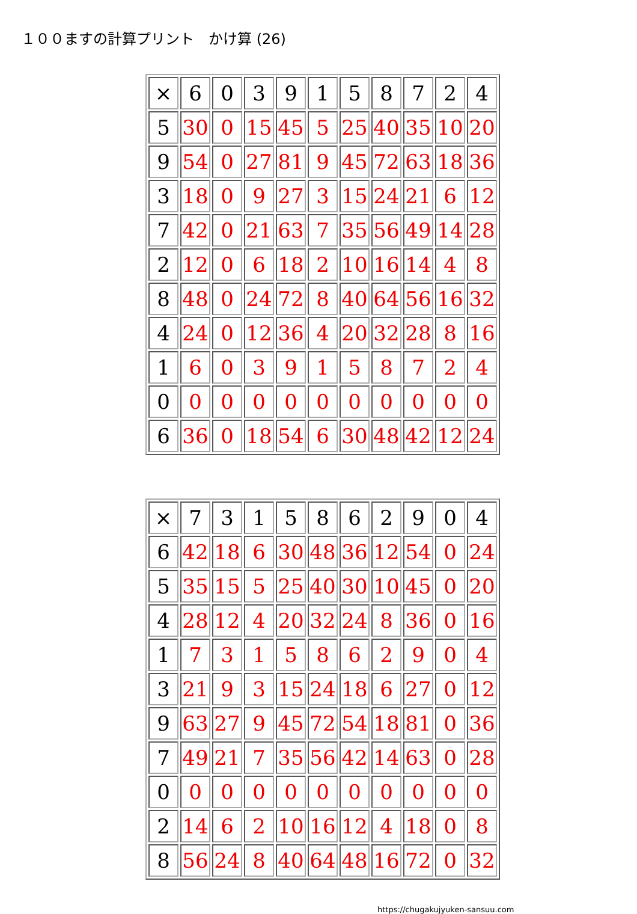１００ますの計算プリント　かけ算 (26)
| × | 6 | 0 | 3 | 9 | 1 | 5 | 8 | 7 | 2 | 4 |
| 5 | 30 | 0 | 15 | 45 | 5 | 25 | 40 | 35 | 10 | 20 |
| 9 | 54 | 0 | 27 | 81 | 9 | 45 | 72 | 63 | 18 | 36 |
| 3 | 18 | 0 | 9 | 27 | 3 | 15 | 24 | 21 | 6 | 12 |
| 7 | 42 | 0 | 21 | 63 | 7 | 35 | 56 | 49 | 14 | 28 |
| 2 | 12 | 0 | 6 | 18 | 2 | 10 | 16 | 14 | 4 | 8 |
| 8 | 48 | 0 | 24 | 72 | 8 | 40 | 64 | 56 | 16 | 32 |
| 4 | 24 | 0 | 12 | 36 | 4 | 20 | 32 | 28 | 8 | 16 |
| 1 | 6 | 0 | 3 | 9 | 1 | 5 | 8 | 7 | 2 | 4 |
| 0 | 0 | 0 | 0 | 0 | 0 | 0 | 0 | 0 | 0 | 0 |
| 6 | 36 | 0 | 18 | 54 | 6 | 30 | 48 | 42 | 12 | 24 |
| × | 7 | 3 | 1 | 5 | 8 | 6 | 2 | 9 | 0 | 4 |
| 6 | 42 | 18 | 6 | 30 | 48 | 36 | 12 | 54 | 0 | 24 |
| 5 | 35 | 15 | 5 | 25 | 40 | 30 | 10 | 45 | 0 | 20 |
| 4 | 28 | 12 | 4 | 20 | 32 | 24 | 8 | 36 | 0 | 16 |
| 1 | 7 | 3 | 1 | 5 | 8 | 6 | 2 | 9 | 0 | 4 |
| 3 | 21 | 9 | 3 | 15 | 24 | 18 | 6 | 27 | 0 | 12 |
| 9 | 63 | 27 | 9 | 45 | 72 | 54 | 18 | 81 | 0 | 36 |
| 7 | 49 | 21 | 7 | 35 | 56 | 42 | 14 | 63 | 0 | 28 |
| 0 | 0 | 0 | 0 | 0 | 0 | 0 | 0 | 0 | 0 | 0 |
| 2 | 14 | 6 | 2 | 10 | 16 | 12 | 4 | 18 | 0 | 8 |
| 8 | 56 | 24 | 8 | 40 | 64 | 48 | 16 | 72 | 0 | 32 |
https://chugakujyuken-sansuu.com